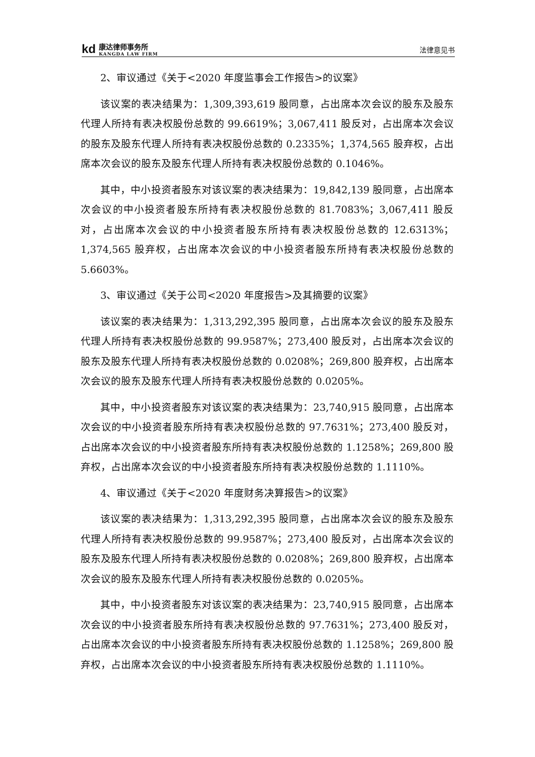kd
康达律师事务所
KANGDA LAW FIRM
法律意见书
2、审议通过《关于<2020 年度监事会工作报告>的议案》
该议案的表决结果为：1,309,393,619 股同意，占出席本次会议的股东及股东代理人所持有表决权股份总数的 99.6619%；3,067,411 股反对，占出席本次会议的股东及股东代理人所持有表决权股份总数的 0.2335%；1,374,565 股弃权，占出席本次会议的股东及股东代理人所持有表决权股份总数的 0.1046%。
其中，中小投资者股东对该议案的表决结果为：19,842,139 股同意，占出席本次会议的中小投资者股东所持有表决权股份总数的 81.7083%；3,067,411 股反对，占出席本次会议的中小投资者股东所持有表决权股份总数的 12.6313%；1,374,565 股弃权，占出席本次会议的中小投资者股东所持有表决权股份总数的 5.6603%。
3、审议通过《关于公司<2020 年度报告>及其摘要的议案》
该议案的表决结果为：1,313,292,395 股同意，占出席本次会议的股东及股东代理人所持有表决权股份总数的 99.9587%；273,400 股反对，占出席本次会议的股东及股东代理人所持有表决权股份总数的 0.0208%；269,800 股弃权，占出席本次会议的股东及股东代理人所持有表决权股份总数的 0.0205%。
其中，中小投资者股东对该议案的表决结果为：23,740,915 股同意，占出席本次会议的中小投资者股东所持有表决权股份总数的 97.7631%；273,400 股反对，占出席本次会议的中小投资者股东所持有表决权股份总数的 1.1258%；269,800 股弃权，占出席本次会议的中小投资者股东所持有表决权股份总数的 1.1110%。
4、审议通过《关于<2020 年度财务决算报告>的议案》
该议案的表决结果为：1,313,292,395 股同意，占出席本次会议的股东及股东代理人所持有表决权股份总数的 99.9587%；273,400 股反对，占出席本次会议的股东及股东代理人所持有表决权股份总数的 0.0208%；269,800 股弃权，占出席本次会议的股东及股东代理人所持有表决权股份总数的 0.0205%。
其中，中小投资者股东对该议案的表决结果为：23,740,915 股同意，占出席本次会议的中小投资者股东所持有表决权股份总数的 97.7631%；273,400 股反对，占出席本次会议的中小投资者股东所持有表决权股份总数的 1.1258%；269,800 股弃权，占出席本次会议的中小投资者股东所持有表决权股份总数的 1.1110%。